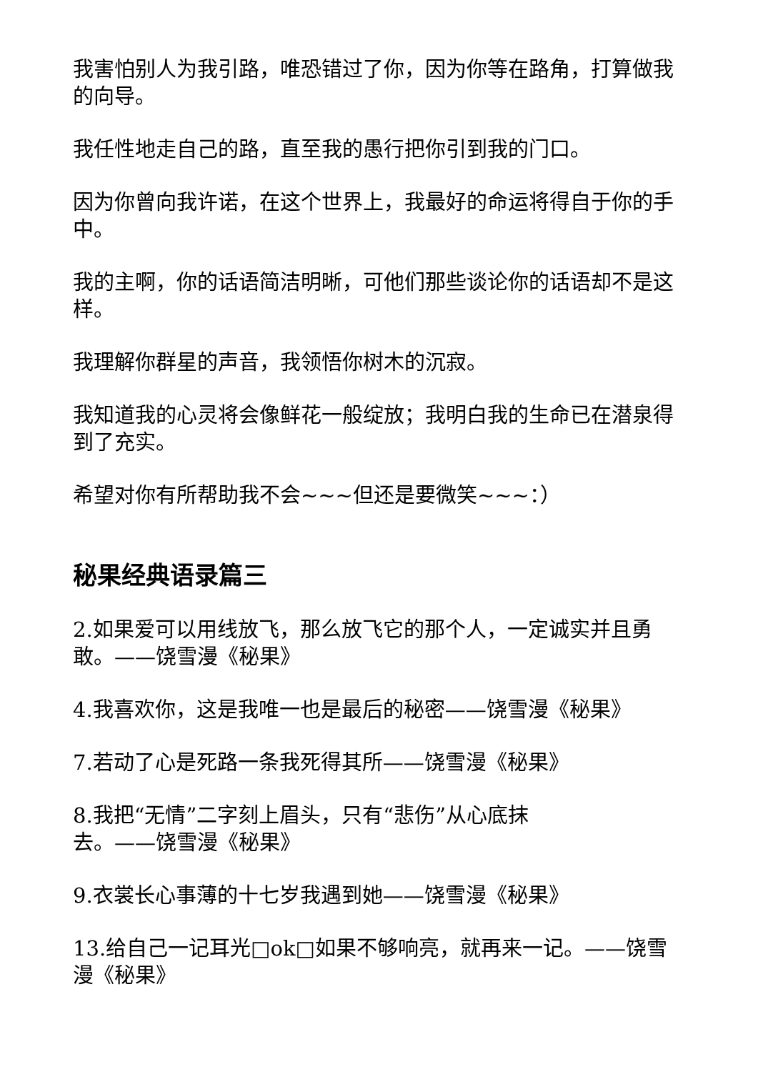我害怕别人为我引路，唯恐错过了你，因为你等在路角，打算做我的向导。
我任性地走自己的路，直至我的愚行把你引到我的门口。
因为你曾向我许诺，在这个世界上，我最好的命运将得自于你的手中。
我的主啊，你的话语简洁明晰，可他们那些谈论你的话语却不是这样。
我理解你群星的声音，我领悟你树木的沉寂。
我知道我的心灵将会像鲜花一般绽放；我明白我的生命已在潜泉得到了充实。
希望对你有所帮助我不会~~~但还是要微笑~~~：）
秘果经典语录篇三
2.如果爱可以用线放飞，那么放飞它的那个人，一定诚实并且勇敢。——饶雪漫《秘果》
4.我喜欢你，这是我唯一也是最后的秘密——饶雪漫《秘果》
7.若动了心是死路一条我死得其所——饶雪漫《秘果》
8.我把“无情”二字刻上眉头，只有“悲伤”从心底抹
去。——饶雪漫《秘果》
9.衣裳长心事薄的十七岁我遇到她——饶雪漫《秘果》
13.给自己一记耳光□ok□如果不够响亮，就再来一记。——饶雪漫《秘果》